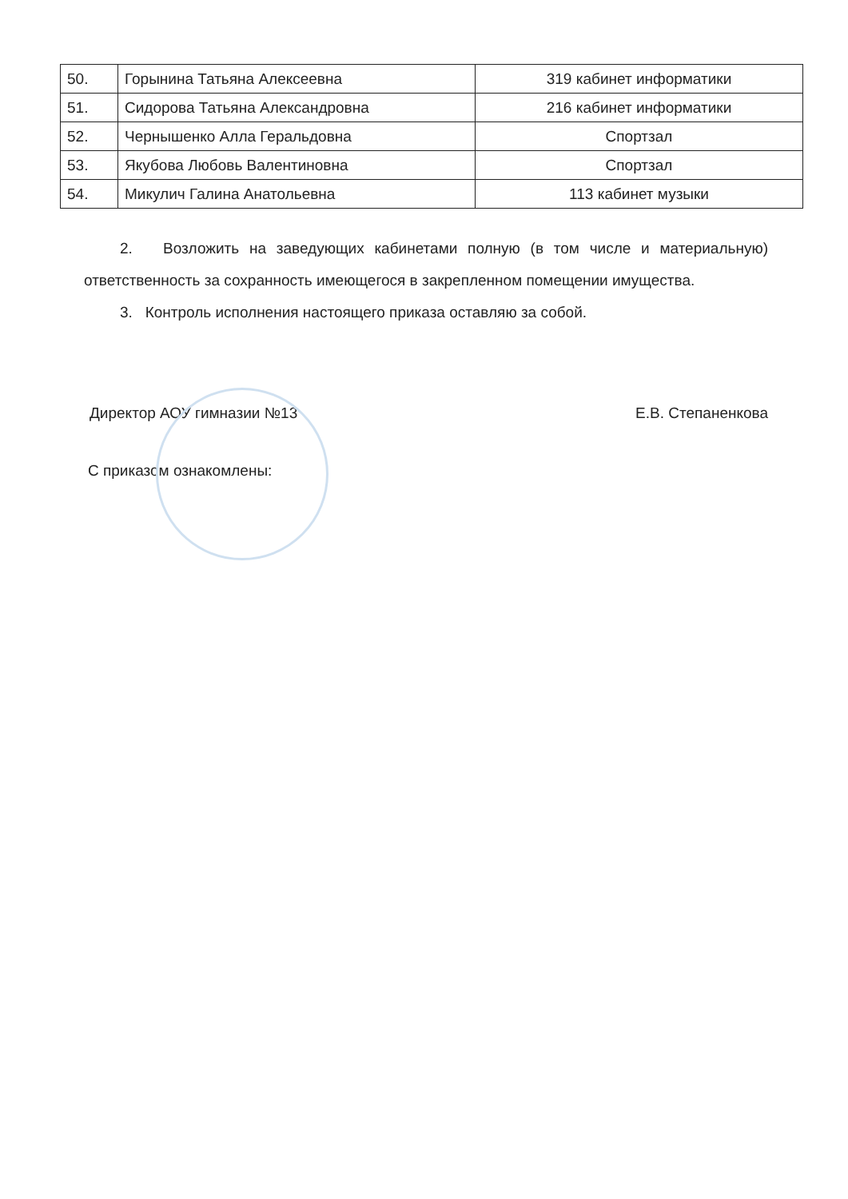| 50. | Горынина Татьяна Алексеевна | 319 кабинет информатики |
| 51. | Сидорова Татьяна Александровна | 216 кабинет информатики |
| 52. | Чернышенко Алла Геральдовна | Спортзал |
| 53. | Якубова Любовь Валентиновна | Спортзал |
| 54. | Микулич Галина Анатольевна | 113 кабинет музыки |
2. Возложить на заведующих кабинетами полную (в том числе и материальную) ответственность за сохранность имеющегося в закрепленном помещении имущества.
3. Контроль исполнения настоящего приказа оставляю за собой.
Директор АОУ гимназии №13 Е.В. Степаненкова
С приказом ознакомлены: